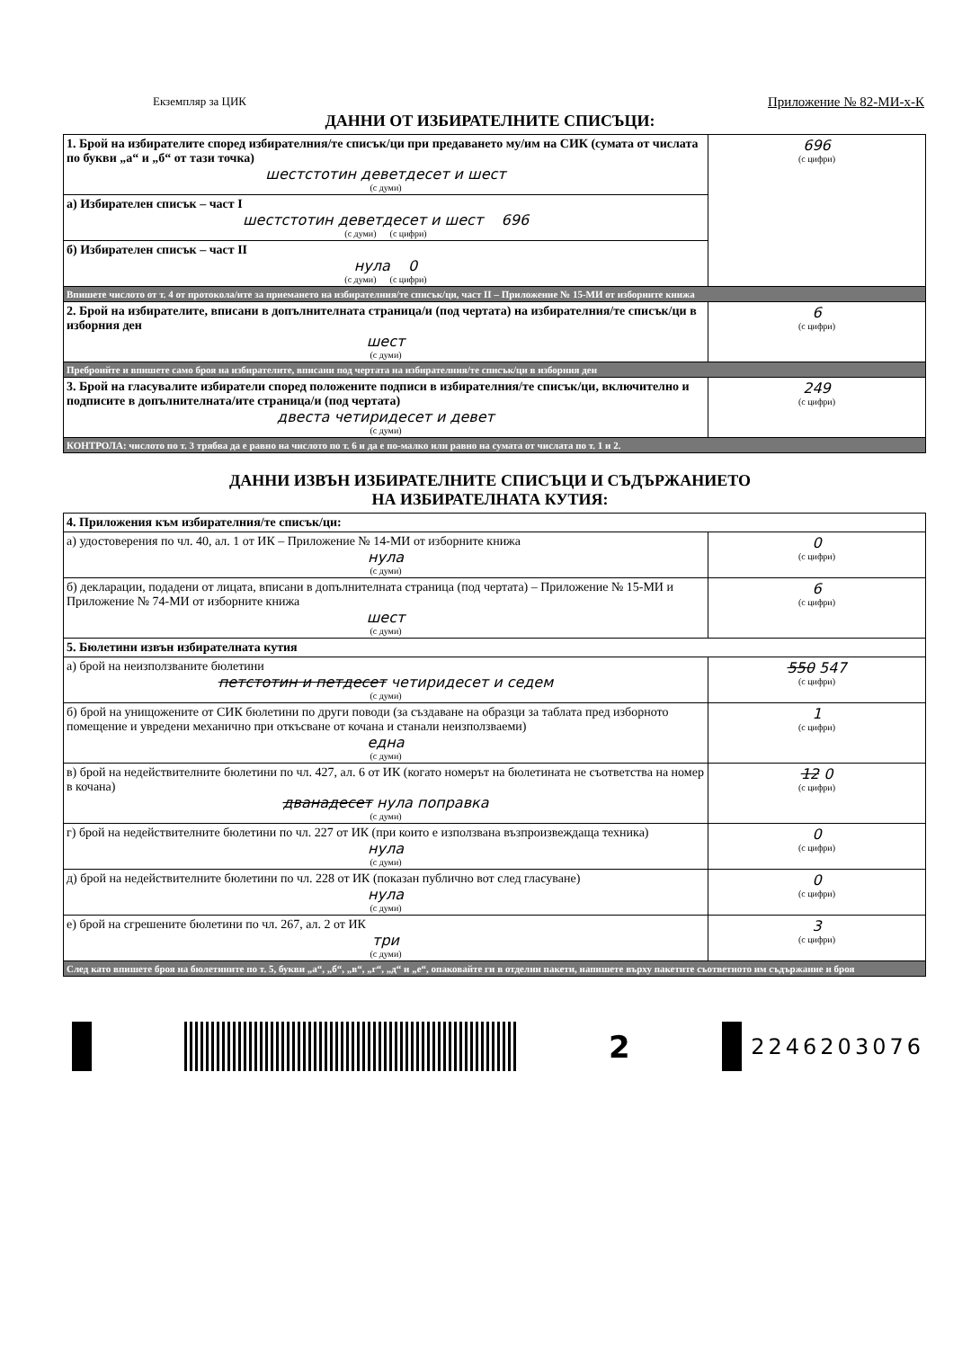Екземпляр за ЦИК Приложение № 82-МИ-х-К
ДАННИ ОТ ИЗБИРАТЕЛНИТЕ СПИСЪЦИ:
| 1. Брой на избирателите според избирателния/те списък/ци при предаването му/им на СИК (сумата от числата по букви „а“ и „б“ от тази точка) шестстотин деветдесет и шест (с думи) | 696 (с цифри) |
| а) Избирателен списък – част I шестстотин деветдесет и шест 696 (с думи) (с цифри) | |
| б) Избирателен списък – част II нула 0 (с думи) (с цифри) | |
| Впишете числото от т. 4 от протокола/ите за приемането на избирателния/те списък/ци, част II – Приложение № 15-МИ от изборните книжа | |
| 2. Брой на избирателите, вписани в допълнителната страница/и (под чертата) на избирателния/те списък/ци в изборния ден шест (с думи) | 6 (с цифри) |
| Преброийте и впишете само броя на избирателите, вписани под чертата на избирателния/те списък/ци в изборния ден | |
| 3. Брой на гласувалите избиратели според положените подписи в избирателния/те списък/ци, включително и подписите в допълнителната/ите страница/и (под чертата) двеста четиридесет и девет (с думи) | 249 (с цифри) |
| КОНТРОЛА: числото по т. 3 трябва да е равно на числото по т. 6 и да е по-малко или равно на сумата от числата по т. 1 и 2. | |
ДАННИ ИЗВЪН ИЗБИРАТЕЛНИТЕ СПИСЪЦИ И СЪДЪРЖАНИЕТО
НА ИЗБИРАТЕЛНАТА КУТИЯ:
| 4. Приложения към избирателния/те списък/ци: | |
| а) удостоверения по чл. 40, ал. 1 от ИК – Приложение № 14-МИ от изборните книжа нула (с думи) | 0 (с цифри) |
| б) декларации, подадени от лицата, вписани в допълнителната страница (под чертата) – Приложение № 15-МИ и Приложение № 74-МИ от изборните книжа шест (с думи) | 6 (с цифри) |
| 5. Бюлетини извън избирателната кутия | |
| а) брой на неизползваните бюлетини петстотин и петдесет четиридесет и седем (с думи) | 550 547 (с цифри) |
| б) брой на унищожените от СИК бюлетини по други поводи (за създаване на образци за таблата пред изборното помещение и увредени механично при откъсване от кочана и станали неизползваеми) една (с думи) | 1 (с цифри) |
| в) брой на недействителните бюлетини по чл. 427, ал. 6 от ИК (когато номерът на бюлетината не съответства на номер в кочана) дванадесет нула поправка (с думи) | 12 0 (с цифри) |
| г) брой на недействителните бюлетини по чл. 227 от ИК (при които е използвана възпроизвеждаща техника) нула (с думи) | 0 (с цифри) |
| д) брой на недействителните бюлетини по чл. 228 от ИК (показан публично вот след гласуване) нула (с думи) | 0 (с цифри) |
| е) брой на сгрешените бюлетини по чл. 267, ал. 2 от ИК три (с думи) | 3 (с цифри) |
| След като впишете броя на бюлетините по т. 5, букви „а“, „б“, „в“, „г“, „д“ и „е“, опаковайте ги в отделни пакети, напишете върху пакетите съответното им съдържание и броя | |
2
2246203076